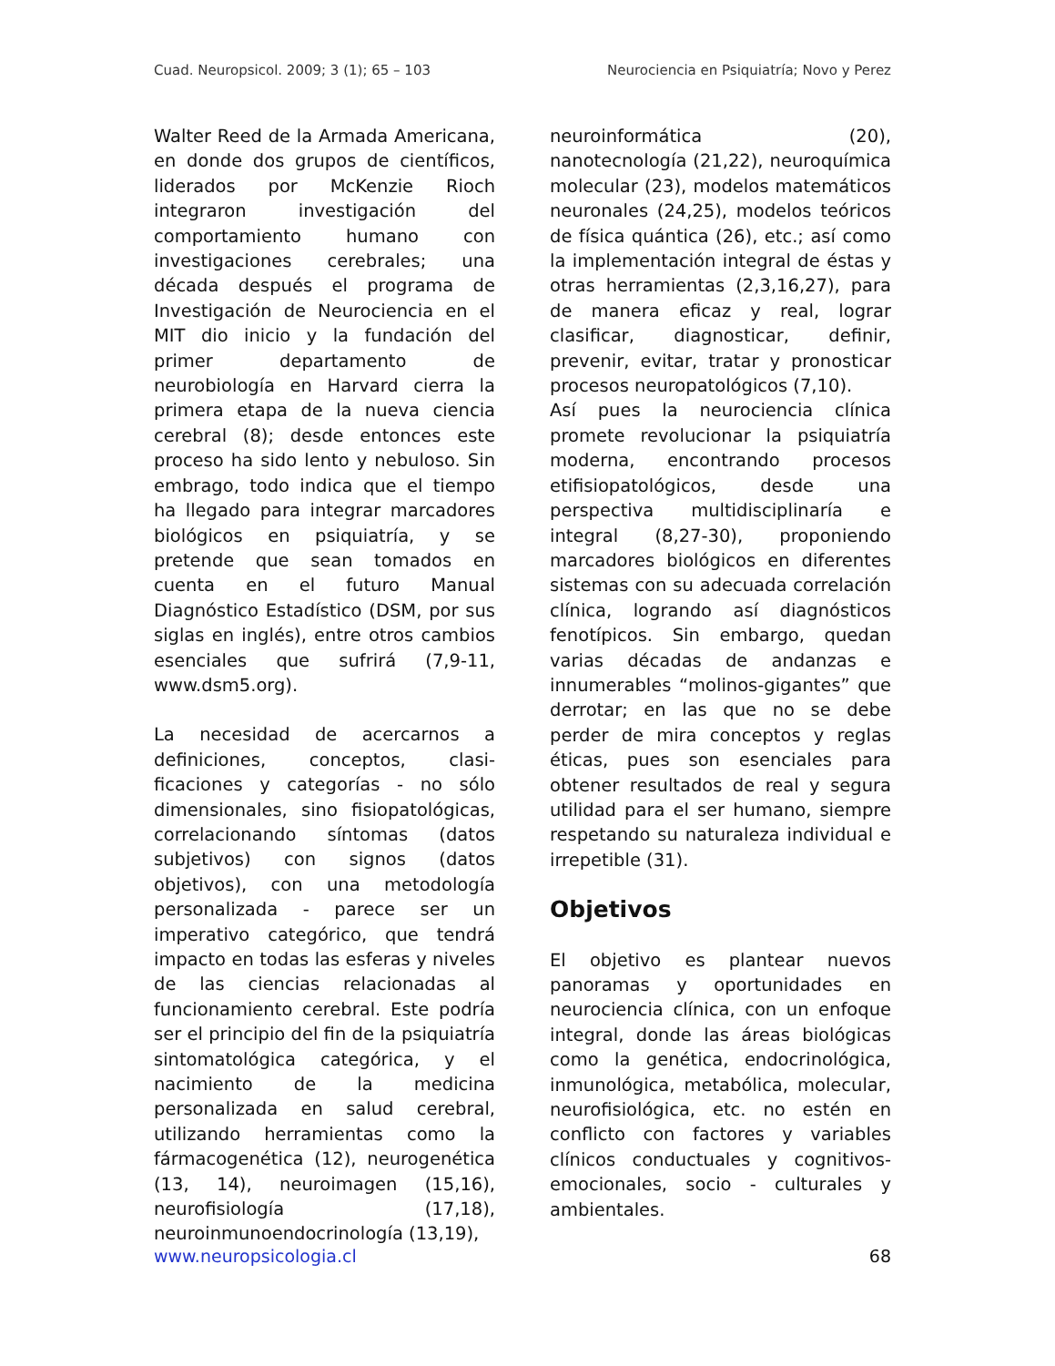Cuad. Neuropsicol. 2009; 3 (1); 65 – 103 Neurociencia en Psiquiatría; Novo y Perez
Walter Reed de la Armada Americana, en donde dos grupos de científicos, liderados por McKenzie Rioch integraron investigación del comportamiento humano con investigaciones cerebrales; una década después el programa de Investigación de Neurociencia en el MIT dio inicio y la fundación del primer departamento de neurobiología en Harvard cierra la primera etapa de la nueva ciencia cerebral (8); desde entonces este proceso ha sido lento y nebuloso. Sin embrago, todo indica que el tiempo ha llegado para integrar marcadores biológicos en psiquiatría, y se pretende que sean tomados en cuenta en el futuro Manual Diagnóstico Estadístico (DSM, por sus siglas en inglés), entre otros cambios esenciales que sufrirá (7,9-11, www.dsm5.org).
La necesidad de acercarnos a definiciones, conceptos, clasi-ficaciones y categorías - no sólo dimensionales, sino fisiopatológicas, correlacionando síntomas (datos subjetivos) con signos (datos objetivos), con una metodología personalizada - parece ser un imperativo categórico, que tendrá impacto en todas las esferas y niveles de las ciencias relacionadas al funcionamiento cerebral. Este podría ser el principio del fin de la psiquiatría sintomatológica categórica, y el nacimiento de la medicina personalizada en salud cerebral, utilizando herramientas como la fármacogenética (12), neurogenética (13, 14), neuroimagen (15,16), neurofisiología (17,18), neuroinmunoendocrinología (13,19),
neuroinformática (20), nanotecnología (21,22), neuroquímica molecular (23), modelos matemáticos neuronales (24,25), modelos teóricos de física quántica (26), etc.; así como la implementación integral de éstas y otras herramientas (2,3,16,27), para de manera eficaz y real, lograr clasificar, diagnosticar, definir, prevenir, evitar, tratar y pronosticar procesos neuropatológicos (7,10).
Así pues la neurociencia clínica promete revolucionar la psiquiatría moderna, encontrando procesos etifisiopatológicos, desde una perspectiva multidisciplinaría e integral (8,27-30), proponiendo marcadores biológicos en diferentes sistemas con su adecuada correlación clínica, logrando así diagnósticos fenotípicos. Sin embargo, quedan varias décadas de andanzas e innumerables “molinos-gigantes” que derrotar; en las que no se debe perder de mira conceptos y reglas éticas, pues son esenciales para obtener resultados de real y segura utilidad para el ser humano, siempre respetando su naturaleza individual e irrepetible (31).
Objetivos
El objetivo es plantear nuevos panoramas y oportunidades en neurociencia clínica, con un enfoque integral, donde las áreas biológicas como la genética, endocrinológica, inmunológica, metabólica, molecular, neurofisiológica, etc. no estén en conflicto con factores y variables clínicos conductuales y cognitivos-emocionales, socio - culturales y ambientales.
www.neuropsicologia.cl 68